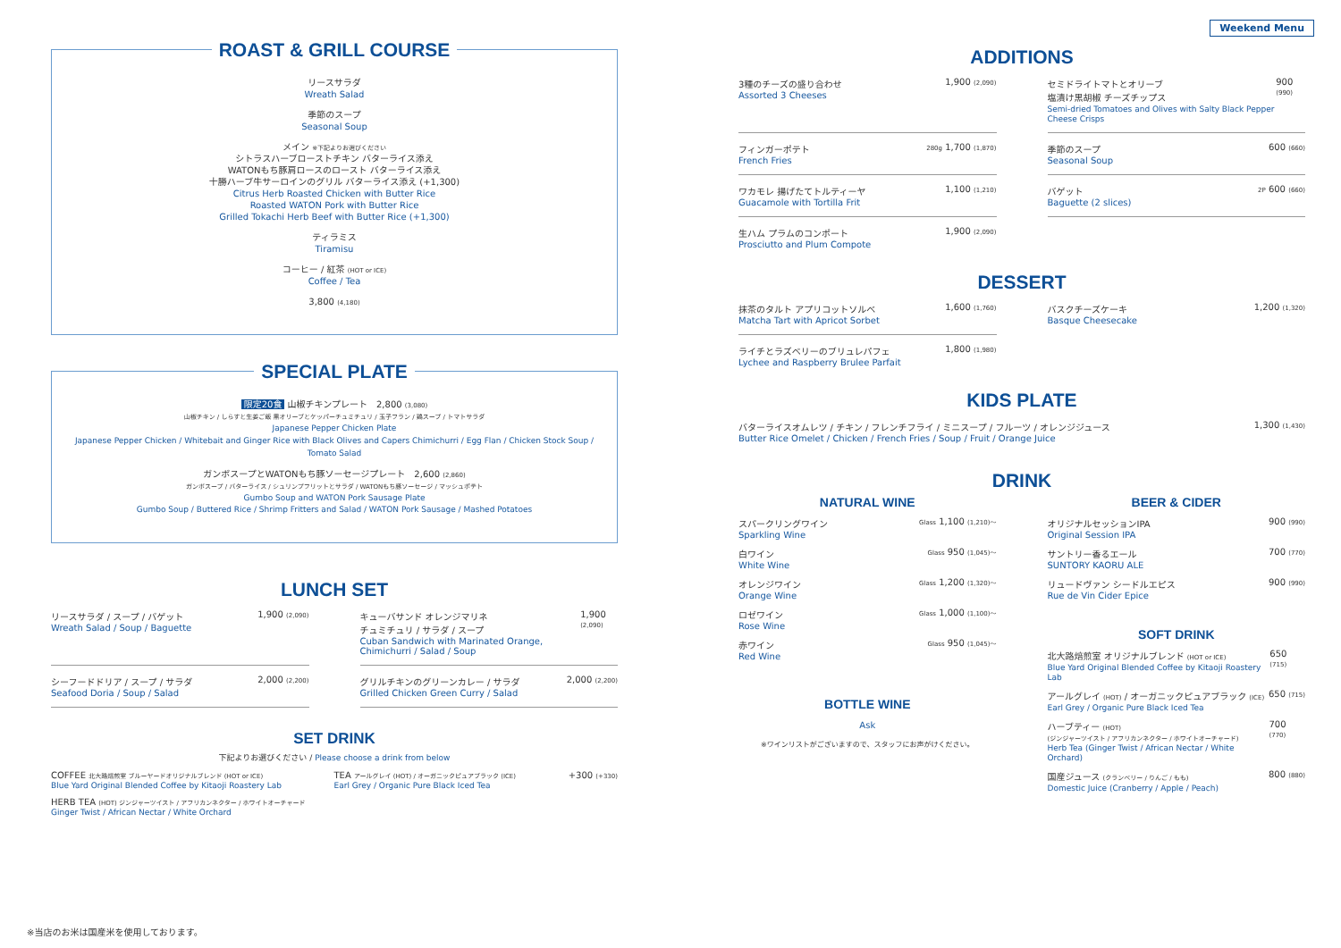Weekend Menu
ROAST & GRILL COURSE
リースサラダ
Wreath Salad
季節のスープ
Seasonal Soup
メイン ※下記よりお選びください
シトラスハーブローストチキン バターライス添え
WATONもち豚肩ロースのロースト バターライス添え
十勝ハーブ牛サーロインのグリル バターライス添え (+1,300)
Citrus Herb Roasted Chicken with Butter Rice
Roasted WATON Pork with Butter Rice
Grilled Tokachi Herb Beef with Butter Rice (+1,300)
ティラミス
Tiramisu
コーヒー / 紅茶 (HOT or ICE)
Coffee / Tea
3,800 (4,180)
SPECIAL PLATE
限定20食 山椒チキンプレート　2,800 (3,080)
山椒チキン / しらすと生姜ご飯 黒オリーブとケッパーチュミチュリ / 玉子フラン / 鶏スープ / トマトサラダ
Japanese Pepper Chicken Plate
Japanese Pepper Chicken / Whitebait and Ginger Rice with Black Olives and Capers Chimichurri / Egg Flan / Chicken Stock Soup / Tomato Salad
ガンボスープとWATONもち豚ソーセージプレート　2,600 (2,860)
ガンボスープ / バターライス / シュリンプフリットとサラダ / WATONもち豚ソーセージ / マッシュポテト
Gumbo Soup and WATON Pork Sausage Plate
Gumbo Soup / Buttered Rice / Shrimp Fritters and Salad / WATON Pork Sausage / Mashed Potatoes
LUNCH SET
リースサラダ / スープ / バゲット
Wreath Salad / Soup / Baguette
1,900 (2,090)
キューバサンド オレンジマリネ
チュミチュリ / サラダ / スープ
Cuban Sandwich with Marinated Orange, Chimichurri / Salad / Soup
1,900 (2,090)
シーフードドリア / スープ / サラダ
Seafood Doria / Soup / Salad
2,000 (2,200)
グリルチキンのグリーンカレー / サラダ
Grilled Chicken Green Curry / Salad
2,000 (2,200)
SET DRINK
下記よりお選びください / Please choose a drink from below
COFFEE 北大路焙煎室 ブルーヤードオリジナルブレンド (HOT or ICE)
Blue Yard Original Blended Coffee by Kitaoji Roastery Lab
TEA アールグレイ (HOT) / オーガニックピュアブラック (ICE)
Earl Grey / Organic Pure Black Iced Tea
+300 (+330)
HERB TEA (HOT) ジンジャーツイスト / アフリカンネクター / ホワイトオーチャード
Ginger Twist / African Nectar / White Orchard
※当店のお米は国産米を使用しております。
ADDITIONS
3種のチーズの盛り合わせ
Assorted 3 Cheeses
1,900 (2,090)
セミドライトマトとオリーブ
塩漬け黒胡椒 チーズチップス
Semi-dried Tomatoes and Olives with Salty Black Pepper Cheese Crisps
900 (990)
フィンガーポテト
French Fries
280g 1,700 (1,870)
季節のスープ
Seasonal Soup
600 (660)
ワカモレ 揚げたてトルティーヤ
Guacamole with Tortilla Frit
1,100 (1,210)
バゲット
Baguette (2 slices)
2P 600 (660)
生ハム プラムのコンポート
Prosciutto and Plum Compote
1,900 (2,090)
DESSERT
抹茶のタルト アプリコットソルベ
Matcha Tart with Apricot Sorbet
1,600 (1,760)
バスクチーズケーキ
Basque Cheesecake
1,200 (1,320)
ライチとラズベリーのブリュレパフェ
Lychee and Raspberry Brulee Parfait
1,800 (1,980)
KIDS PLATE
バターライスオムレツ / チキン / フレンチフライ / ミニスープ / フルーツ / オレンジジュース
Butter Rice Omelet / Chicken / French Fries / Soup / Fruit / Orange Juice
1,300 (1,430)
DRINK
NATURAL WINE
スパークリングワイン
Sparkling Wine
Glass 1,100 (1,210)～
白ワイン
White Wine
Glass 950 (1,045)～
オレンジワイン
Orange Wine
Glass 1,200 (1,320)～
ロゼワイン
Rose Wine
Glass 1,000 (1,100)～
赤ワイン
Red Wine
Glass 950 (1,045)～
BOTTLE WINE
Ask
※ワインリストがございますので、スタッフにお声がけください。
BEER & CIDER
オリジナルセッションIPA
Original Session IPA
900 (990)
サントリー香るエール
SUNTORY KAORU ALE
700 (770)
リュードヴァン シードルエピス
Rue de Vin Cider Epice
900 (990)
SOFT DRINK
北大路焙煎室 オリジナルブレンド (HOT or ICE)
Blue Yard Original Blended Coffee by Kitaoji Roastery Lab
650 (715)
アールグレイ (HOT) / オーガニックピュアブラック (ICE)
Earl Grey / Organic Pure Black Iced Tea
650 (715)
ハーブティー (HOT)
(ジンジャーツイスト / アフリカンネクター / ホワイトオーチャード)
Herb Tea (Ginger Twist / African Nectar / White Orchard)
700 (770)
国産ジュース (クランベリー / りんご / もも)
Domestic Juice (Cranberry / Apple / Peach)
800 (880)